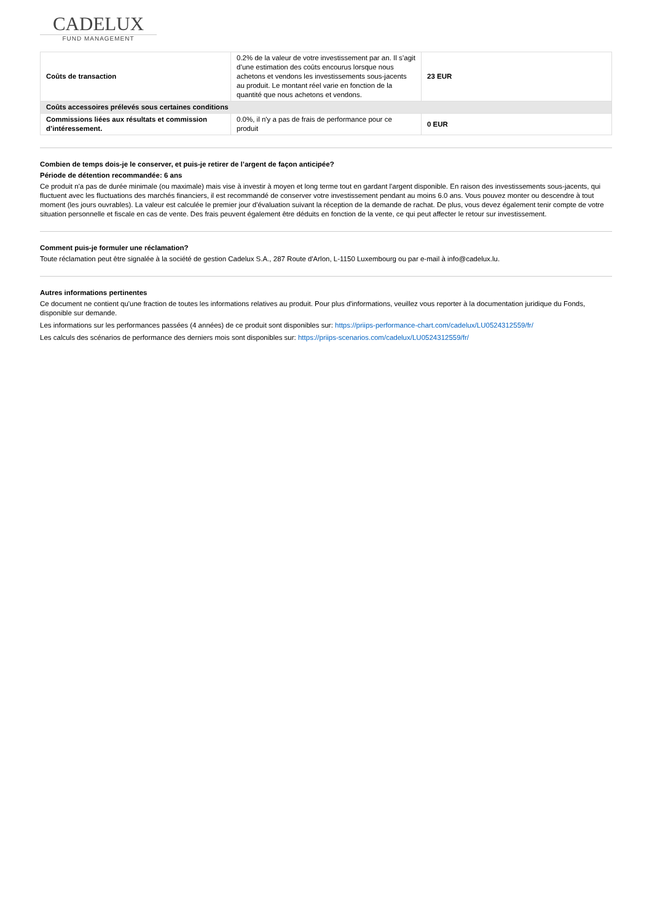CADELUX
FUND MANAGEMENT
| Coûts de transaction | 0.2% de la valeur de votre investissement par an. Il s’agit d’une estimation des coûts encourus lorsque nous achetons et vendons les investissements sous-jacents au produit. Le montant réel varie en fonction de la quantité que nous achetons et vendons. | 23 EUR |
| Coûts accessoires prélevés sous certaines conditions | | |
| Commissions liées aux résultats et commission d’intéressement. | 0.0%, il n'y a pas de frais de performance pour ce produit | 0 EUR |
Combien de temps dois-je le conserver, et puis-je retirer de l’argent de façon anticipée?
Période de détention recommandée: 6 ans
Ce produit n'a pas de durée minimale (ou maximale) mais vise à investir à moyen et long terme tout en gardant l'argent disponible. En raison des investissements sous-jacents, qui fluctuent avec les fluctuations des marchés financiers, il est recommandé de conserver votre investissement pendant au moins 6.0 ans. Vous pouvez monter ou descendre à tout moment (les jours ouvrables). La valeur est calculée le premier jour d'évaluation suivant la réception de la demande de rachat. De plus, vous devez également tenir compte de votre situation personnelle et fiscale en cas de vente. Des frais peuvent également être déduits en fonction de la vente, ce qui peut affecter le retour sur investissement.
Comment puis-je formuler une réclamation?
Toute réclamation peut être signalée à la société de gestion Cadelux S.A., 287 Route d'Arlon, L-1150 Luxembourg ou par e-mail à info@cadelux.lu.
Autres informations pertinentes
Ce document ne contient qu'une fraction de toutes les informations relatives au produit. Pour plus d'informations, veuillez vous reporter à la documentation juridique du Fonds, disponible sur demande.
Les informations sur les performances passées (4 années) de ce produit sont disponibles sur: https://priips-performance-chart.com/cadelux/LU0524312559/fr/
Les calculs des scénarios de performance des derniers mois sont disponibles sur: https://priips-scenarios.com/cadelux/LU0524312559/fr/